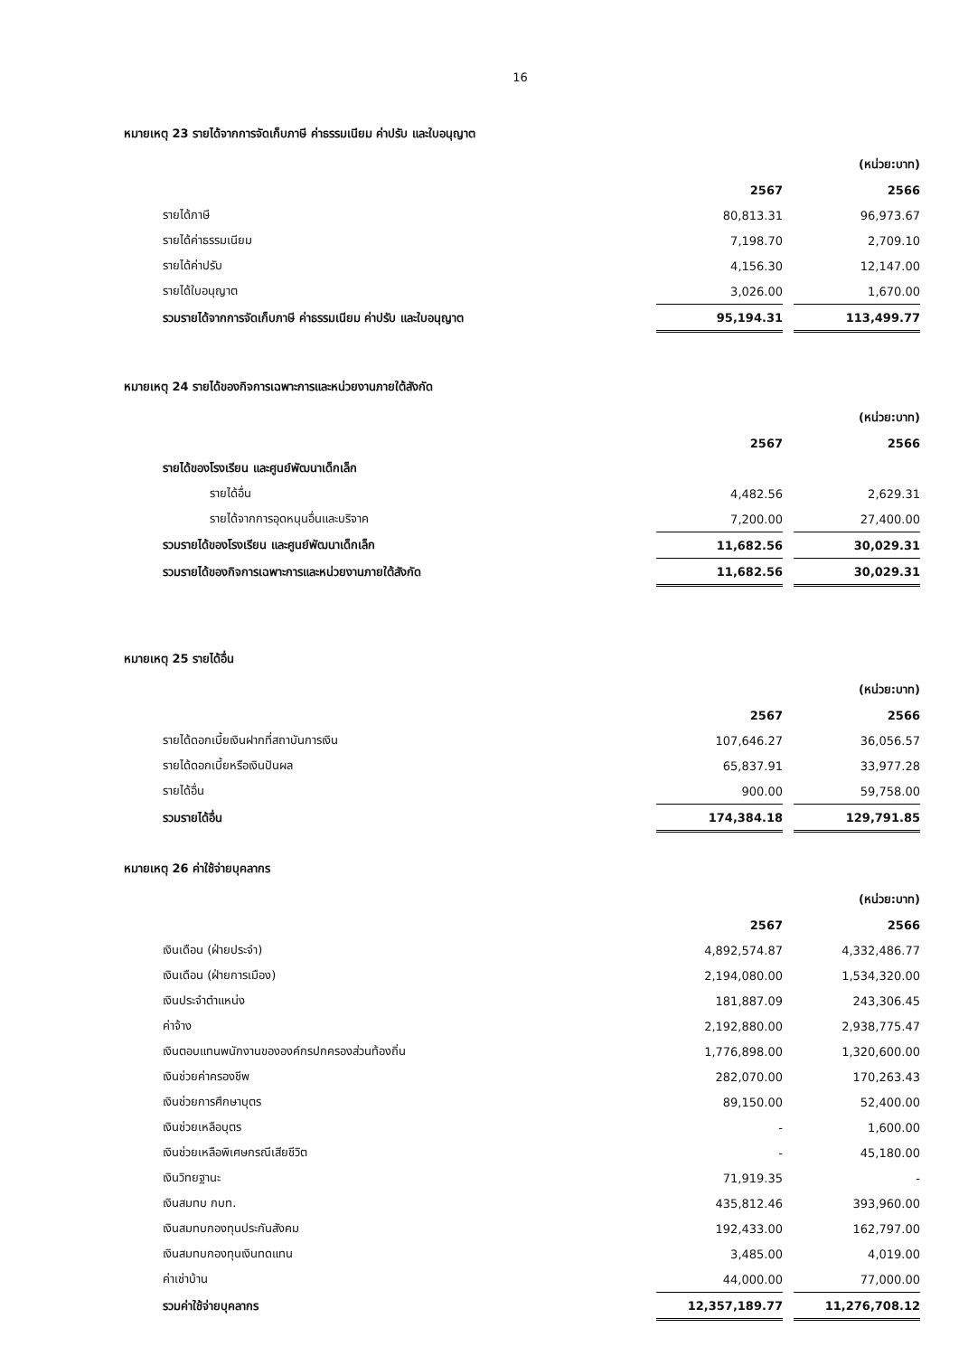16
หมายเหตุ 23 รายได้จากการจัดเก็บภาษี ค่าธรรมเนียม ค่าปรับ และใบอนุญาต
| | | | (หน่วย:บาท) |
| | 2567 | | 2566 |
| รายได้ภาษี | 80,813.31 | | 96,973.67 |
| รายได้ค่าธรรมเนียม | 7,198.70 | | 2,709.10 |
| รายได้ค่าปรับ | 4,156.30 | | 12,147.00 |
| รายได้ใบอนุญาต | 3,026.00 | | 1,670.00 |
| รวมรายได้จากการจัดเก็บภาษี ค่าธรรมเนียม ค่าปรับ และใบอนุญาต | 95,194.31 | | 113,499.77 |
หมายเหตุ 24 รายได้ของกิจการเฉพาะการและหน่วยงานภายใต้สังกัด
| | | | (หน่วย:บาท) |
| | 2567 | | 2566 |
| รายได้ของโรงเรียน และศูนย์พัฒนาเด็กเล็ก | | | |
| รายได้อื่น | 4,482.56 | | 2,629.31 |
| รายได้จากการอุดหนุนอื่นและบริจาค | 7,200.00 | | 27,400.00 |
| รวมรายได้ของโรงเรียน และศูนย์พัฒนาเด็กเล็ก | 11,682.56 | | 30,029.31 |
| รวมรายได้ของกิจการเฉพาะการและหน่วยงานภายใต้สังกัด | 11,682.56 | | 30,029.31 |
หมายเหตุ 25 รายได้อื่น
| | | | (หน่วย:บาท) |
| | 2567 | | 2566 |
| รายได้ดอกเบี้ยเงินฝากที่สถาบันการเงิน | 107,646.27 | | 36,056.57 |
| รายได้ดอกเบี้ยหรือเงินปันผล | 65,837.91 | | 33,977.28 |
| รายได้อื่น | 900.00 | | 59,758.00 |
| รวมรายได้อื่น | 174,384.18 | | 129,791.85 |
หมายเหตุ 26 ค่าใช้จ่ายบุคลากร
| | | | (หน่วย:บาท) |
| | 2567 | | 2566 |
| เงินเดือน (ฝ่ายประจำ) | 4,892,574.87 | | 4,332,486.77 |
| เงินเดือน (ฝ่ายการเมือง) | 2,194,080.00 | | 1,534,320.00 |
| เงินประจำตำแหน่ง | 181,887.09 | | 243,306.45 |
| ค่าจ้าง | 2,192,880.00 | | 2,938,775.47 |
| เงินตอบแทนพนักงานขององค์กรปกครองส่วนท้องถิ่น | 1,776,898.00 | | 1,320,600.00 |
| เงินช่วยค่าครองชีพ | 282,070.00 | | 170,263.43 |
| เงินช่วยการศึกษาบุตร | 89,150.00 | | 52,400.00 |
| เงินช่วยเหลือบุตร | - | | 1,600.00 |
| เงินช่วยเหลือพิเศษกรณีเสียชีวิต | - | | 45,180.00 |
| เงินวิทยฐานะ | 71,919.35 | | - |
| เงินสมทบ กบท. | 435,812.46 | | 393,960.00 |
| เงินสมทบกองทุนประกันสังคม | 192,433.00 | | 162,797.00 |
| เงินสมทบกองทุนเงินทดแทน | 3,485.00 | | 4,019.00 |
| ค่าเช่าบ้าน | 44,000.00 | | 77,000.00 |
| รวมค่าใช้จ่ายบุคลากร | 12,357,189.77 | | 11,276,708.12 |